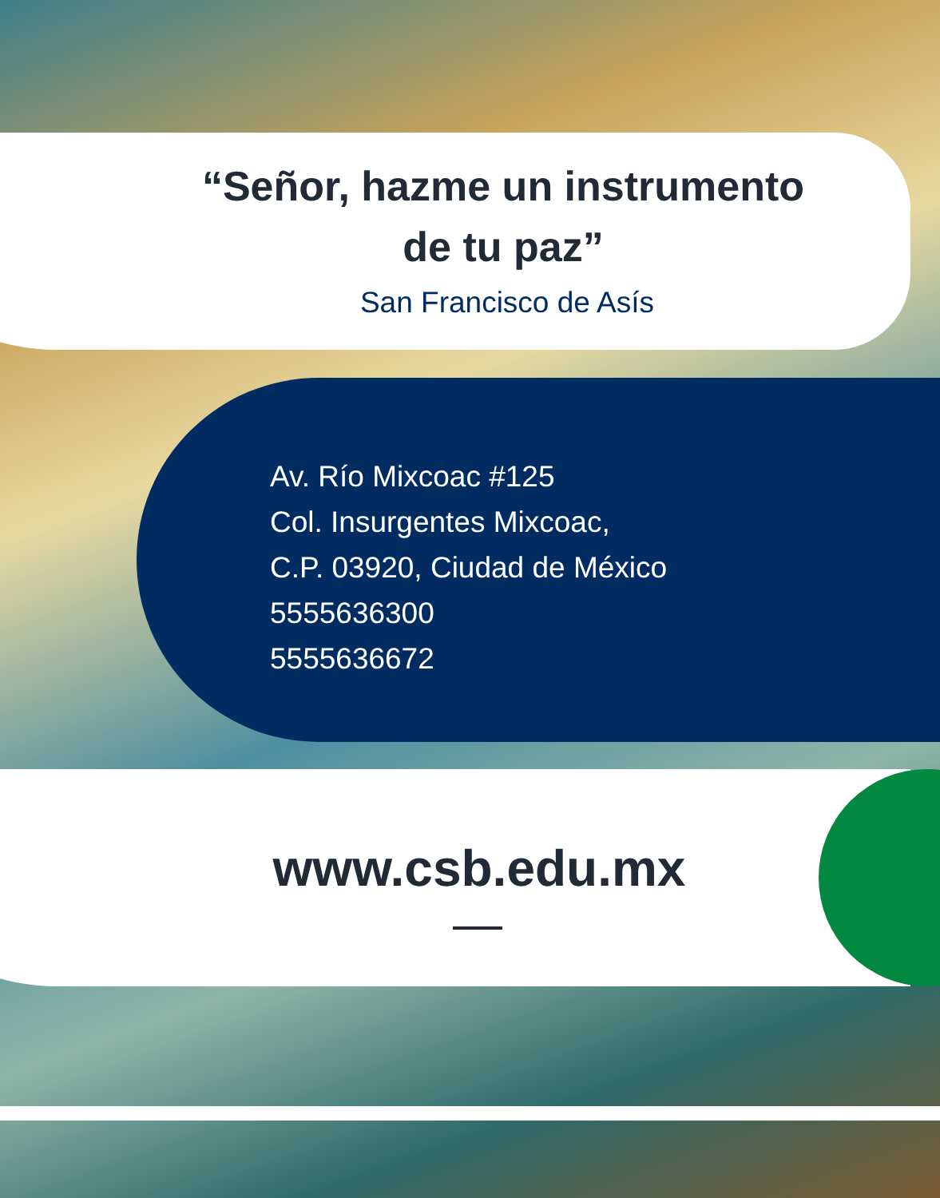“Señor, hazme un instrumento de tu paz”
San Francisco de Asís
Av. Río Mixcoac #125
Col. Insurgentes Mixcoac,
C.P. 03920, Ciudad de México
5555636300
5555636672
www.csb.edu.mx